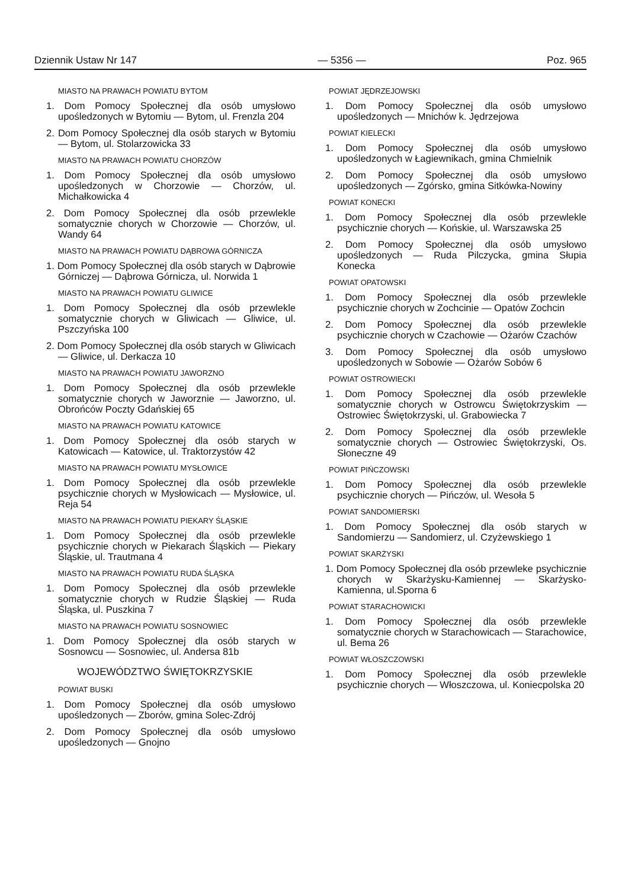Dziennik Ustaw Nr 147 — 5356 — Poz. 965
MIASTO NA PRAWACH POWIATU BYTOM
1. Dom Pomocy Społecznej dla osób umysłowo upośledzonych w Bytomiu — Bytom, ul. Frenzla 204
2. Dom Pomocy Społecznej dla osób starych w Bytomiu — Bytom, ul. Stolarzowicka 33
MIASTO NA PRAWACH POWIATU CHORZÓW
1. Dom Pomocy Społecznej dla osób umysłowo upośledzonych w Chorzowie — Chorzów, ul. Michałkowicka 4
2. Dom Pomocy Społecznej dla osób przewlekle somatycznie chorych w Chorzowie — Chorzów, ul. Wandy 64
MIASTO NA PRAWACH POWIATU DĄBROWA GÓRNICZA
1. Dom Pomocy Społecznej dla osób starych w Dąbrowie Górniczej — Dąbrowa Górnicza, ul. Norwida 1
MIASTO NA PRAWACH POWIATU GLIWICE
1. Dom Pomocy Społecznej dla osób przewlekle somatycznie chorych w Gliwicach — Gliwice, ul. Pszczyńska 100
2. Dom Pomocy Społecznej dla osób starych w Gliwicach — Gliwice, ul. Derkacza 10
MIASTO NA PRAWACH POWIATU JAWORZNO
1. Dom Pomocy Społecznej dla osób przewlekle somatycznie chorych w Jaworznie — Jaworzno, ul. Obrońców Poczty Gdańskiej 65
MIASTO NA PRAWACH POWIATU KATOWICE
1. Dom Pomocy Społecznej dla osób starych w Katowicach — Katowice, ul. Traktorzystów 42
MIASTO NA PRAWACH POWIATU MYSŁOWICE
1. Dom Pomocy Społecznej dla osób przewlekle psychicznie chorych w Mysłowicach — Mysłowice, ul. Reja 54
MIASTO NA PRAWACH POWIATU PIEKARY ŚLĄSKIE
1. Dom Pomocy Społecznej dla osób przewlekle psychicznie chorych w Piekarach Śląskich — Piekary Śląskie, ul. Trautmana 4
MIASTO NA PRAWACH POWIATU RUDA ŚLĄSKA
1. Dom Pomocy Społecznej dla osób przewlekle somatycznie chorych w Rudzie Śląskiej — Ruda Śląska, ul. Puszkina 7
MIASTO NA PRAWACH POWIATU SOSNOWIEC
1. Dom Pomocy Społecznej dla osób starych w Sosnowcu — Sosnowiec, ul. Andersa 81b
WOJEWÓDZTWO ŚWIĘTOKRZYSKIE
POWIAT BUSKI
1. Dom Pomocy Społecznej dla osób umysłowo upośledzonych — Zborów, gmina Solec-Zdrój
2. Dom Pomocy Społecznej dla osób umysłowo upośledzonych — Gnojno
POWIAT JĘDRZEJOWSKI
1. Dom Pomocy Społecznej dla osób umysłowo upośledzonych — Mnichów k. Jędrzejowa
POWIAT KIELECKI
1. Dom Pomocy Społecznej dla osób umysłowo upośledzonych w Łagiewnikach, gmina Chmielnik
2. Dom Pomocy Społecznej dla osób umysłowo upośledzonych — Zgórsko, gmina Sitkówka-Nowiny
POWIAT KONECKI
1. Dom Pomocy Społecznej dla osób przewlekle psychicznie chorych — Końskie, ul. Warszawska 25
2. Dom Pomocy Społecznej dla osób umysłowo upośledzonych — Ruda Pilczycka, gmina Słupia Konecka
POWIAT OPATOWSKI
1. Dom Pomocy Społecznej dla osób przewlekle psychicznie chorych w Zochcinie — Opatów Zochcin
2. Dom Pomocy Społecznej dla osób przewlekle psychicznie chorych w Czachowie — Ożarów Czachów
3. Dom Pomocy Społecznej dla osób umysłowo upośledzonych w Sobowie — Ożarów Sobów 6
POWIAT OSTROWIECKI
1. Dom Pomocy Społecznej dla osób przewlekle somatycznie chorych w Ostrowcu Świętokrzyskim — Ostrowiec Świętokrzyski, ul. Grabowiecka 7
2. Dom Pomocy Społecznej dla osób przewlekle somatycznie chorych — Ostrowiec Świętokrzyski, Os. Słoneczne 49
POWIAT PIŃCZOWSKI
1. Dom Pomocy Społecznej dla osób przewlekle psychicznie chorych — Pińczów, ul. Wesoła 5
POWIAT SANDOMIERSKI
1. Dom Pomocy Społecznej dla osób starych w Sandomierzu — Sandomierz, ul. Czyżewskiego 1
POWIAT SKARŻYSKI
1. Dom Pomocy Społecznej dla osób przewleke psychicznie chorych w Skarżysku-Kamiennej — Skarżysko-Kamienna, ul.Sporna 6
POWIAT STARACHOWICKI
1. Dom Pomocy Społecznej dla osób przewlekle somatycznie chorych w Starachowicach — Starachowice, ul. Bema 26
POWIAT WŁOSZCZOWSKI
1. Dom Pomocy Społecznej dla osób przewlekle psychicznie chorych — Włoszczowa, ul. Koniecpolska 20